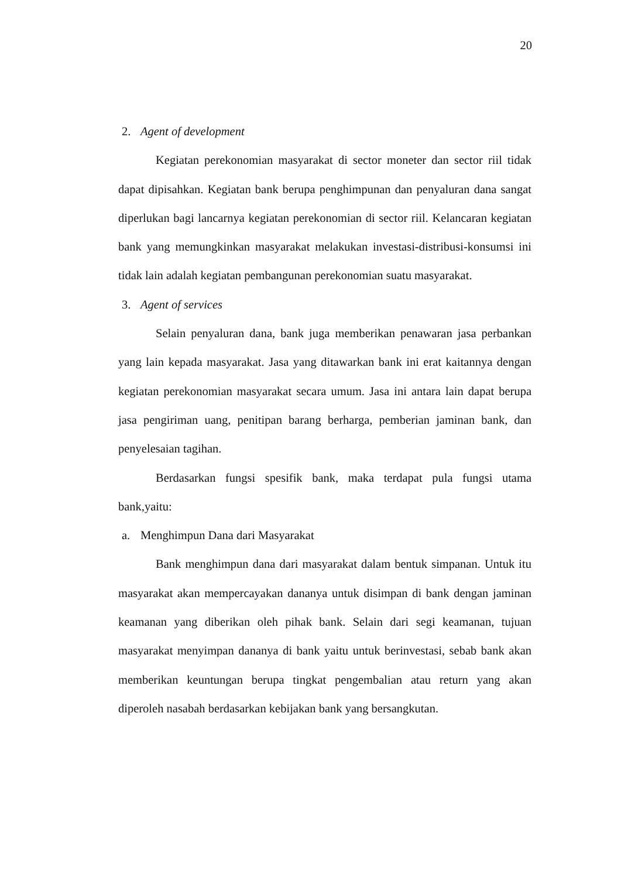20
2. Agent of development
Kegiatan perekonomian masyarakat di sector moneter dan sector riil tidak dapat dipisahkan. Kegiatan bank berupa penghimpunan dan penyaluran dana sangat diperlukan bagi lancarnya kegiatan perekonomian di sector riil. Kelancaran kegiatan bank yang memungkinkan masyarakat melakukan investasi-distribusi-konsumsi ini tidak lain adalah kegiatan pembangunan perekonomian suatu masyarakat.
3. Agent of services
Selain penyaluran dana, bank juga memberikan penawaran jasa perbankan yang lain kepada masyarakat. Jasa yang ditawarkan bank ini erat kaitannya dengan kegiatan perekonomian masyarakat secara umum. Jasa ini antara lain dapat berupa jasa pengiriman uang, penitipan barang berharga, pemberian jaminan bank, dan penyelesaian tagihan.
Berdasarkan fungsi spesifik bank, maka terdapat pula fungsi utama bank,yaitu:
a. Menghimpun Dana dari Masyarakat
Bank menghimpun dana dari masyarakat dalam bentuk simpanan. Untuk itu masyarakat akan mempercayakan dananya untuk disimpan di bank dengan jaminan keamanan yang diberikan oleh pihak bank. Selain dari segi keamanan, tujuan masyarakat menyimpan dananya di bank yaitu untuk berinvestasi, sebab bank akan memberikan keuntungan berupa tingkat pengembalian atau return yang akan diperoleh nasabah berdasarkan kebijakan bank yang bersangkutan.